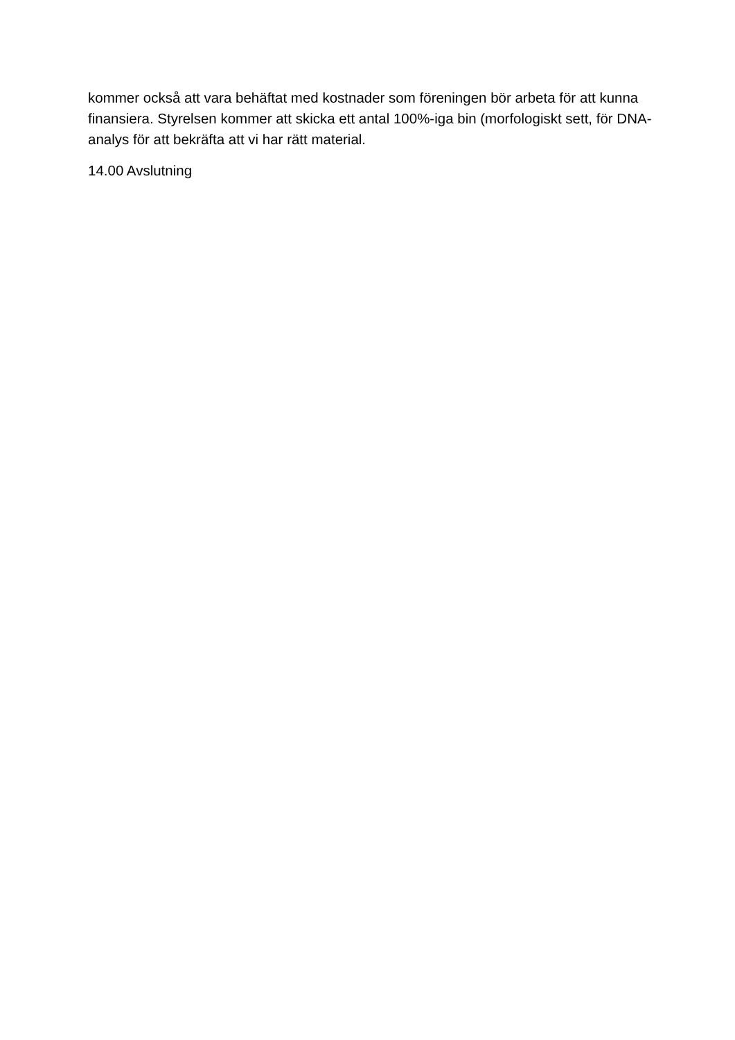kommer också att vara behäftat med kostnader som föreningen bör arbeta för att kunna finansiera. Styrelsen kommer att skicka ett antal 100%-iga bin (morfologiskt sett, för DNA-analys för att bekräfta att vi har rätt material.
14.00 Avslutning